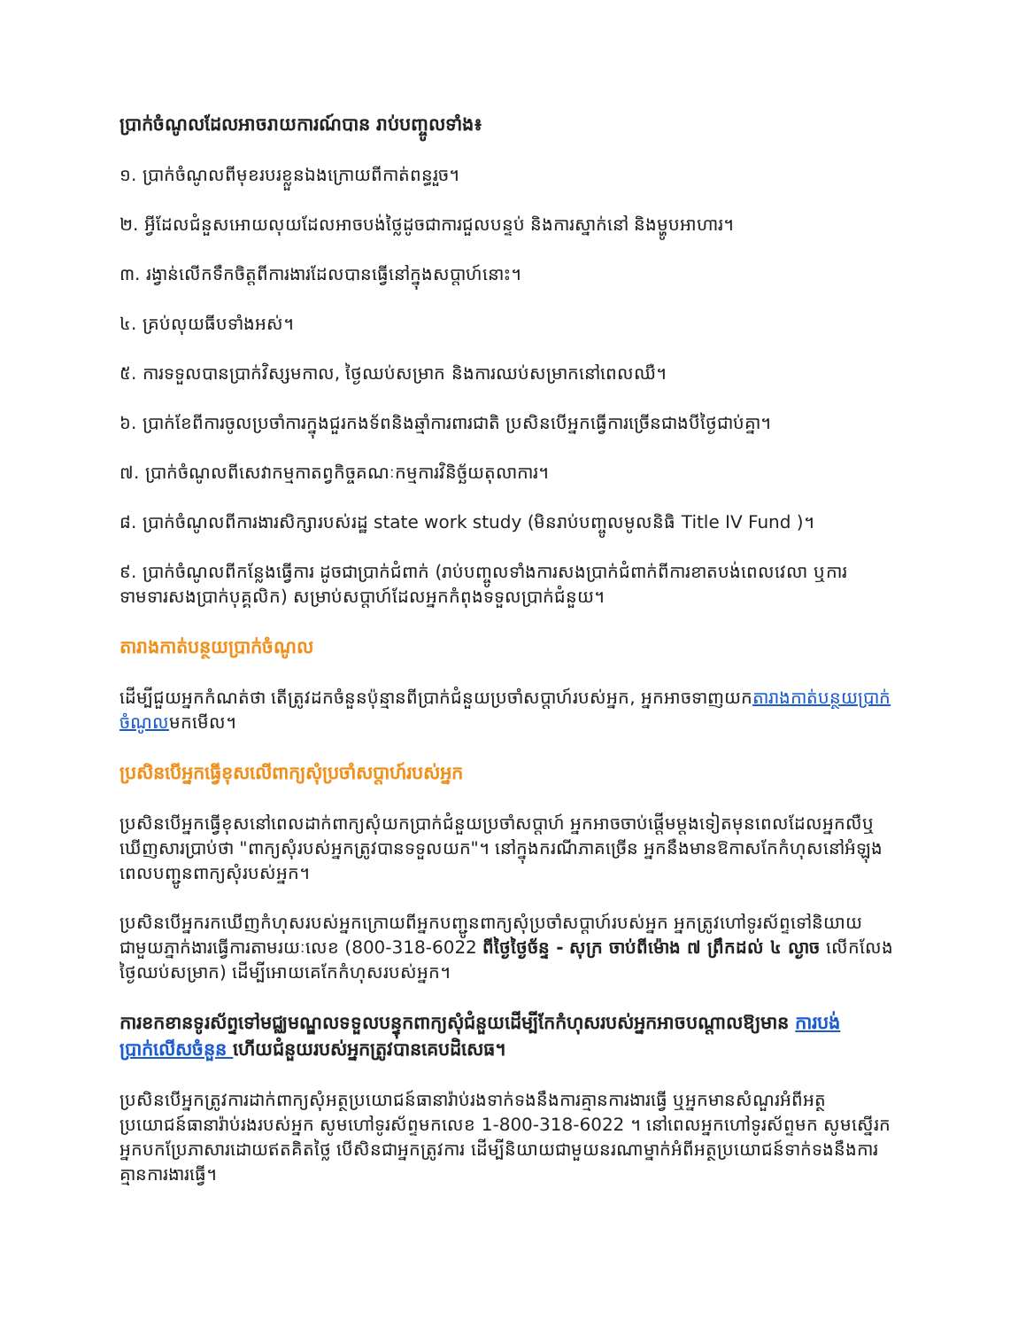ប្រាក់ចំណូលដែលអាចរាយការណ៍បាន រាប់បញ្ចូលទាំង៖
១. ប្រាក់ចំណូលពីមុខរបរខ្លួនឯងក្រោយពីកាត់ពន្ធរួច។
២. អ្វីដែលជំនួសអោយលុយដែលអាចបង់ថ្លៃដូចជាការជួលបន្ទប់ និងការស្នាក់នៅ និងម្ហូបអាហារ។
៣. រង្វាន់លើកទឹកចិត្តពីការងារដែលបានធ្វើនៅក្នុងសប្តាហ៍នោះ។
៤. គ្រប់លុយធីបទាំងអស់។
៥. ការទទួលបានប្រាក់វិស្សមកាល, ថ្ងៃឈប់សម្រាក និងការឈប់សម្រាកនៅពេលឈឺ។
៦. ប្រាក់ខែពីការចូលប្រចាំការក្នុងជួរកងទ័ពនិងឆ្មាំការពារជាតិ ប្រសិនបើអ្នកធ្វើការច្រើនជាងបីថ្ងៃជាប់គ្នា។
៧. ប្រាក់ចំណូលពីសេវាកម្មកាតព្វកិច្ចគណៈកម្មការវិនិច្ឆ័យតុលាការ។
៨. ប្រាក់ចំណូលពីការងារសិក្សារបស់រដ្ឋ state work study (មិនរាប់បញ្ចូលមូលនិធិ Title IV Fund )។
៩. ប្រាក់ចំណូលពីកន្លែងធ្វើការ ដូចជាប្រាក់ជំពាក់ (រាប់បញ្ចូលទាំងការសងប្រាក់ជំពាក់ពីការខាតបង់ពេលវេលា ឬការទាមទារសងប្រាក់បុគ្គលិក) សម្រាប់សប្តាហ៍ដែលអ្នកកំពុងទទួលប្រាក់ជំនួយ។
តារាងកាត់បន្ថយប្រាក់ចំណូល
ដើម្បីជួយអ្នកកំណត់ថា តើត្រូវដកចំនួនប៉ុន្មានពីប្រាក់ជំនួយប្រចាំសប្តាហ៍របស់អ្នក, អ្នកអាចទាញយកតារាងកាត់បន្ថយប្រាក់ចំណូលមកមើល។
ប្រសិនបើអ្នកធ្វើខុសលើពាក្យសុំប្រចាំសប្តាហ៍របស់អ្នក
ប្រសិនបើអ្នកធ្វើខុសនៅពេលដាក់ពាក្យសុំយកប្រាក់ជំនួយប្រចាំសប្តាហ៍ អ្នកអាចចាប់ផ្តើមម្តងទៀតមុនពេលដែលអ្នកលឺឬឃើញសារប្រាប់ថា "ពាក្យសុំរបស់អ្នកត្រូវបានទទួលយក"។ នៅក្នុងករណីភាគច្រើន អ្នកនឹងមានឱកាសកែកំហុសនៅអំឡុងពេលបញ្ជូនពាក្យសុំរបស់អ្នក។
ប្រសិនបើអ្នករកឃើញកំហុសរបស់អ្នកក្រោយពីអ្នកបញ្ជូនពាក្យសុំប្រចាំសប្តាហ៍របស់អ្នក អ្នកត្រូវហៅទូរស័ព្ទទៅនិយាយជាមួយភ្នាក់ងារធ្វើការតាមរយៈលេខ (800-318-6022 ពីថ្ងៃថ្ងៃច័ន្ទ - សុក្រ ចាប់ពីម៉ោង ៧ ព្រឹកដល់ ៤ ល្ងាច លើកលែងថ្ងៃឈប់សម្រាក) ដើម្បីអោយគេកែកំហុសរបស់អ្នក។
ការខកខានទូរស័ព្ទទៅមជ្ឈមណ្ឌលទទួលបន្ទុកពាក្យសុំជំនួយដើម្បីកែកំហុសរបស់អ្នកអាចបណ្តាលឱ្យមាន ការបង់ប្រាក់លើសចំនួន ហើយជំនួយរបស់អ្នកត្រូវបានគេបដិសេធ។
ប្រសិនបើអ្នកត្រូវការដាក់ពាក្យសុំអត្ថប្រយោជន៍ធានារ៉ាប់រងទាក់ទងនឹងការគ្មានការងារធ្វើ ឬអ្នកមានសំណួរអំពីអត្ថប្រយោជន៍ធានារ៉ាប់រងរបស់អ្នក សូមហៅទូរស័ព្ទមកលេខ 1-800-318-6022 ។ នៅពេលអ្នកហៅទូរស័ព្ទមក សូមស្នើរកអ្នកបកប្រែភាសារដោយឥតគិតថ្លៃ បើសិនជាអ្នកត្រូវការ ដើម្បីនិយាយជាមួយនរណាម្នាក់អំពីអត្ថប្រយោជន៍ទាក់ទងនឹងការគ្មានការងារធ្វើ។